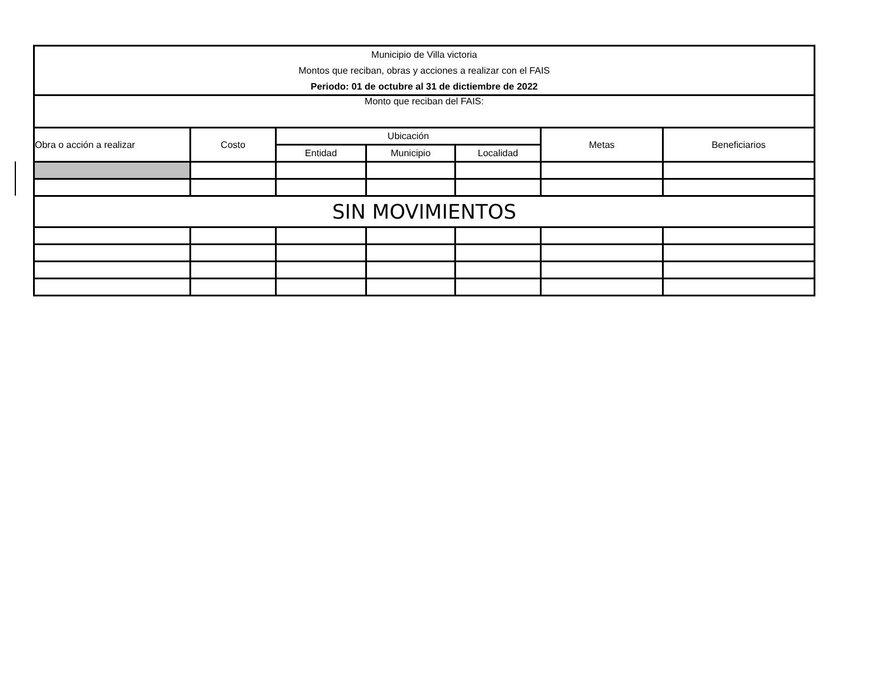| Municipio de Villa victoria | | | | | | |
| Montos que reciban, obras y acciones a realizar con el FAIS | | | | | | |
| Periodo: 01 de octubre al 31 de dictiembre de 2022 | | | | | | |
| Monto que reciban del FAIS: | | | | | | |
| Obra o acción a realizar | Costo | Ubicación | | | Metas | Beneficiarios |
| | | Entidad | Municipio | Localidad | | |
| SIN MOVIMIENTOS | | | | | | |